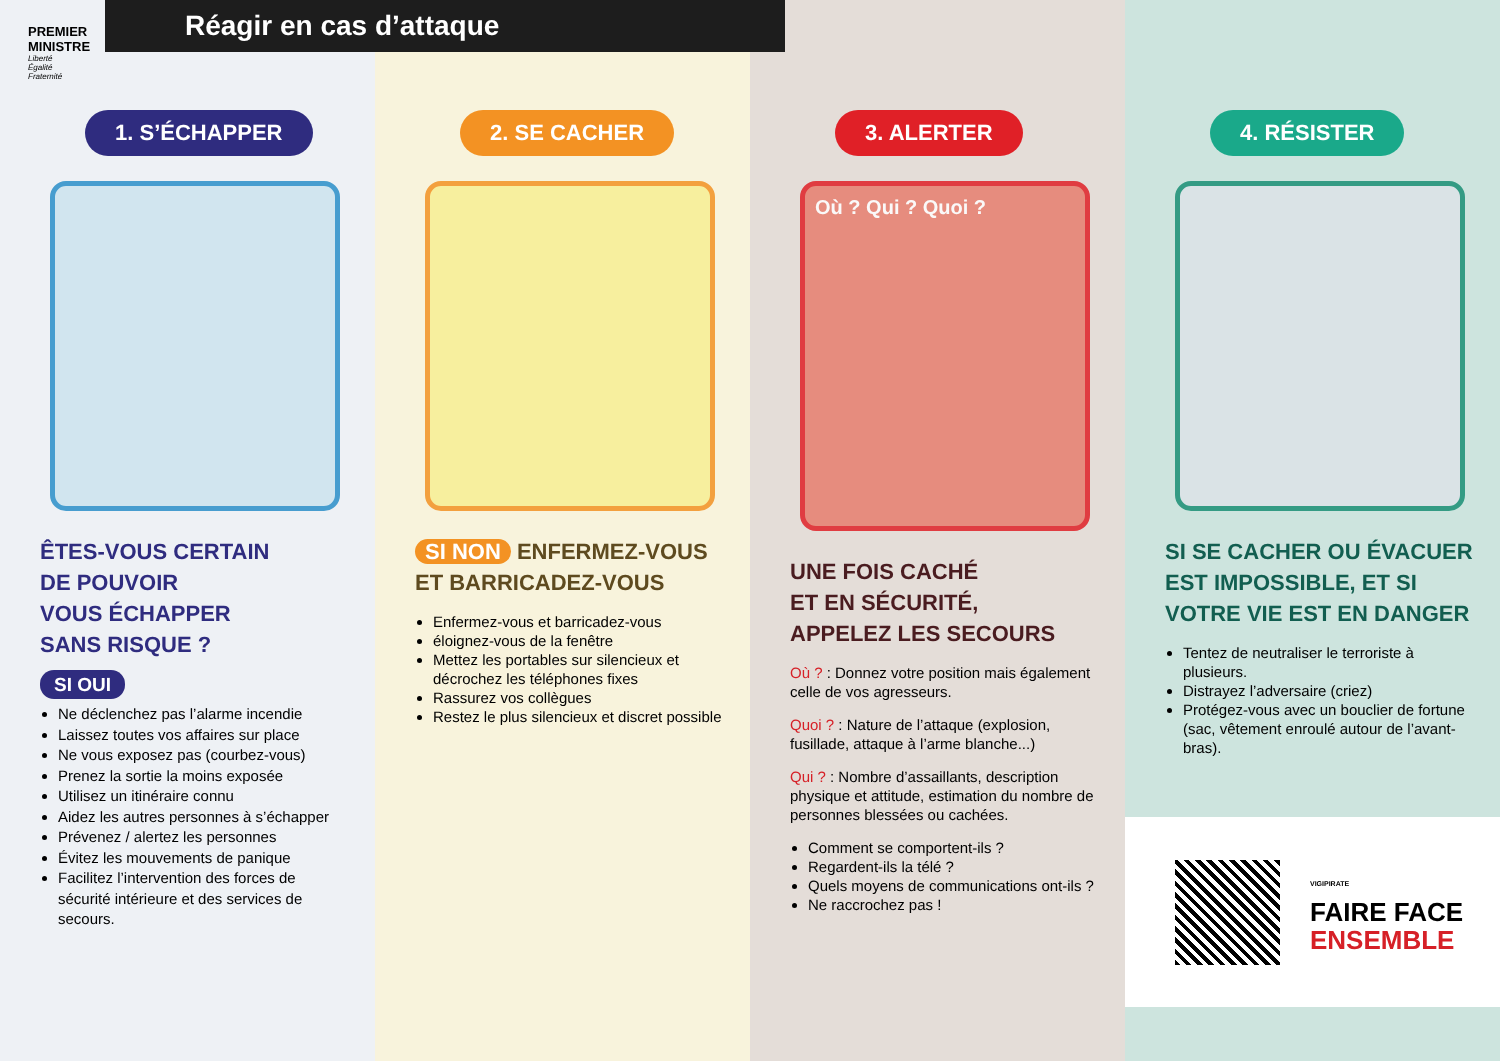1. S’ÉCHAPPER
ÊTES-VOUS CERTAIN
DE POUVOIR
VOUS ÉCHAPPER
SANS RISQUE ?
SI OUI
Ne déclenchez pas l’alarme incendie
Laissez toutes vos affaires sur place
Ne vous exposez pas (courbez-vous)
Prenez la sortie la moins exposée
Utilisez un itinéraire connu
Aidez les autres personnes à s’échapper
Prévenez / alertez les personnes
Évitez les mouvements de panique
Facilitez l’intervention des forces de sécurité intérieure et des services de secours.
2. SE CACHER
SI NON ENFERMEZ-VOUS ET BARRICADEZ-VOUS
Enfermez-vous et barricadez-vous
éloignez-vous de la fenêtre
Mettez les portables sur silencieux et décrochez les téléphones fixes
Rassurez vos collègues
Restez le plus silencieux et discret possible
3. ALERTER
Où ? Qui ? Quoi ?
UNE FOIS CACHÉ
ET EN SÉCURITÉ,
APPELEZ LES SECOURS
Où ? : Donnez votre position mais également celle de vos agresseurs.
Quoi ? : Nature de l’attaque (explosion, fusillade, attaque à l’arme blanche...)
Qui ? : Nombre d’assaillants, description physique et attitude, estimation du nombre de personnes blessées ou cachées.
Comment se comportent-ils ?
Regardent-ils la télé ?
Quels moyens de communications ont-ils ?
Ne raccrochez pas !
4. RÉSISTER
SI SE CACHER OU ÉVACUER EST IMPOSSIBLE, ET SI VOTRE VIE EST EN DANGER
Tentez de neutraliser le terroriste à plusieurs.
Distrayez l’adversaire (criez)
Protégez-vous avec un bouclier de fortune (sac, vêtement enroulé autour de l’avant-bras).
VIGIPIRATE
FAIRE FACE
ENSEMBLE
PREMIER
MINISTRE
Liberté
Égalité
Fraternité
Réagir en cas d’attaque